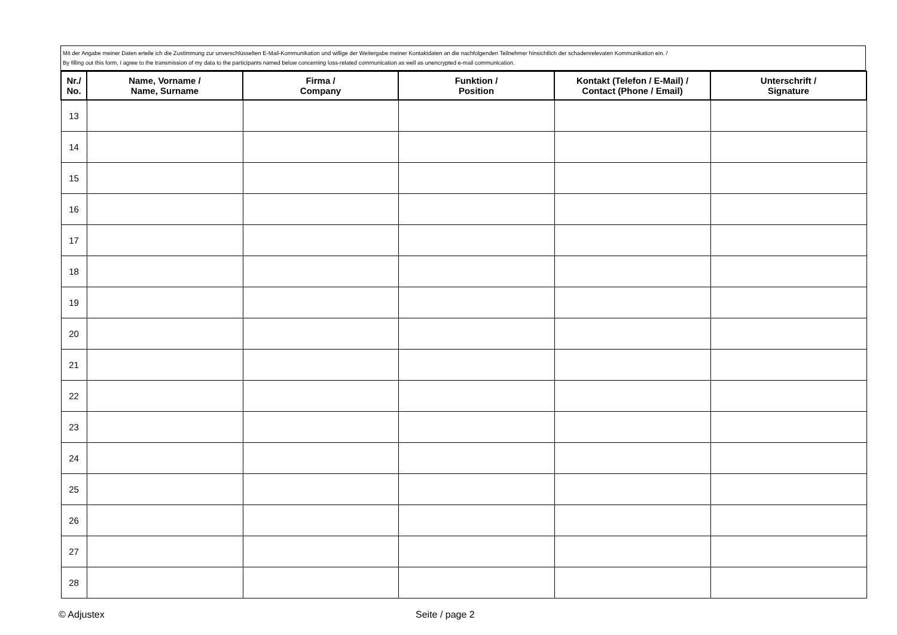| Mit der Angabe meiner Daten erteile ich die Zustimmung zur unverschlüsselten E-Mail-Kommunikation und willige der Weitergabe meiner Kontaktdaten an die nachfolgenden Teilnehmer hinsichtlich der schadenrelevaten Kommunikation ein. / By filling out this form, I agree to the transmission of my data to the participants named below concerning loss-related communication as well as unencrypted e-mail communication. |
| Nr./ No. | Name, Vorname / Name, Surname | Firma / Company | Funktion / Position | Kontakt (Telefon / E-Mail) / Contact (Phone / Email) | Unterschrift / Signature |
| --- | --- | --- | --- | --- | --- |
| 13 | | | | | |
| 14 | | | | | |
| 15 | | | | | |
| 16 | | | | | |
| 17 | | | | | |
| 18 | | | | | |
| 19 | | | | | |
| 20 | | | | | |
| 21 | | | | | |
| 22 | | | | | |
| 23 | | | | | |
| 24 | | | | | |
| 25 | | | | | |
| 26 | | | | | |
| 27 | | | | | |
| 28 | | | | | |
© Adjustex Seite / page 2